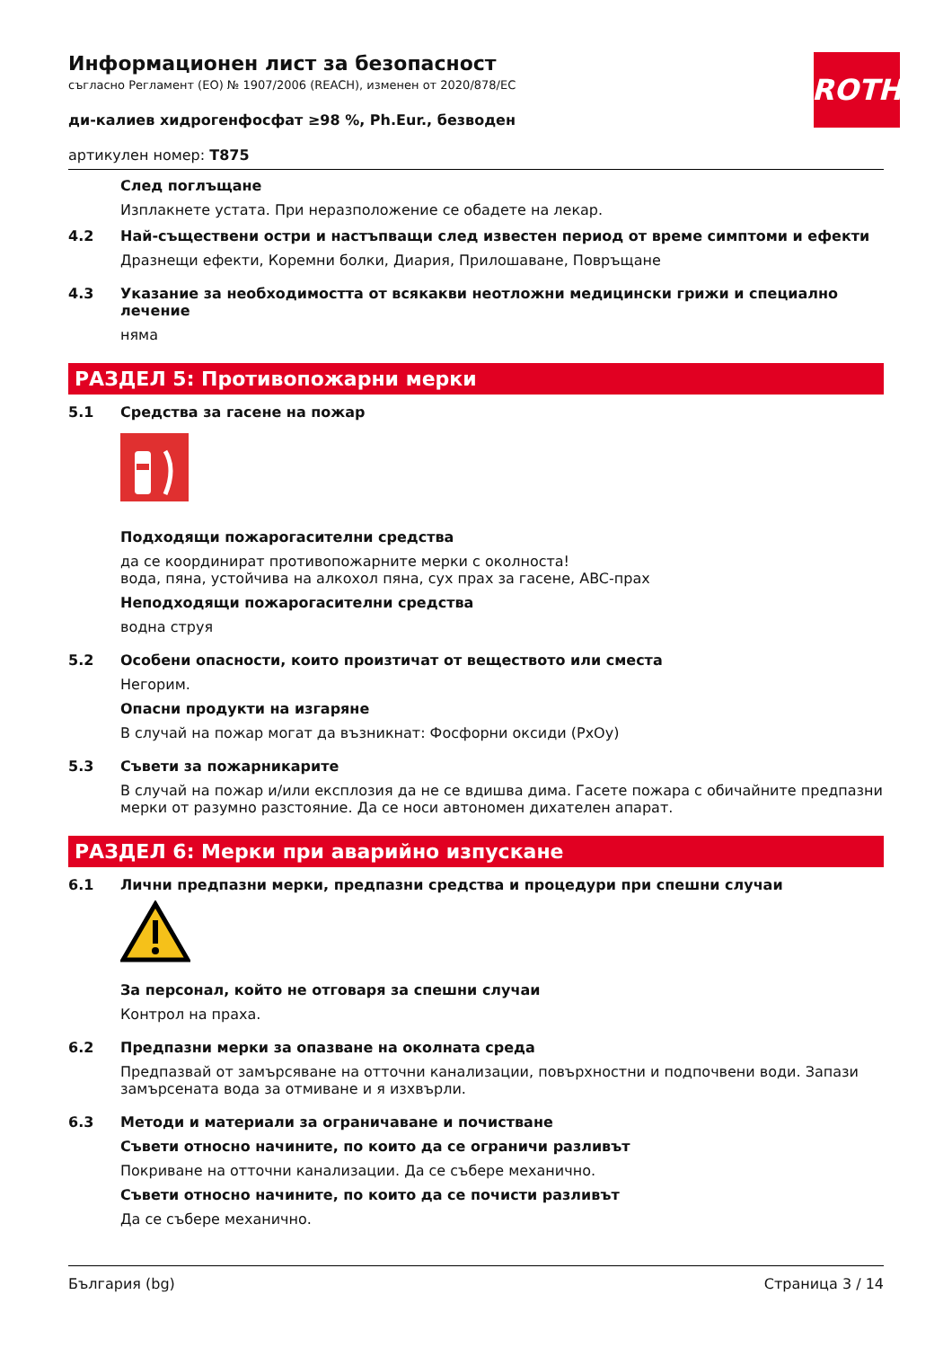ROTH
Информационен лист за безопасност
съгласно Регламент (ЕО) № 1907/2006 (REACH), изменен от 2020/878/ЕС
ди-калиев хидрогенфосфат ≥98 %, Ph.Eur., безводен
артикулен номер: T875
След поглъщане
Изплакнете устата. При неразположение се обадете на лекар.
4.2 Най-съществени остри и настъпващи след известен период от време симптоми и ефекти
Дразнещи ефекти, Коремни болки, Диария, Прилошаване, Повръщане
4.3 Указание за необходимостта от всякакви неотложни медицински грижи и специално лечение
няма
РАЗДЕЛ 5: Противопожарни мерки
5.1 Средства за гасене на пожар
Подходящи пожарогасителни средства
да се координират противопожарните мерки с околноста!
вода, пяна, устойчива на алкохол пяна, сух прах за гасене, ABC-прах
Неподходящи пожарогасителни средства
водна струя
5.2 Особени опасности, които произтичат от веществото или сместа
Негорим.
Опасни продукти на изгаряне
В случай на пожар могат да възникнат: Фосфорни оксиди (PxOy)
5.3 Съвети за пожарникарите
В случай на пожар и/или експлозия да не се вдишва дима. Гасете пожара с обичайните предпазни мерки от разумно разстояние. Да се носи автономен дихателен апарат.
РАЗДЕЛ 6: Мерки при аварийно изпускане
6.1 Лични предпазни мерки, предпазни средства и процедури при спешни случаи
За персонал, който не отговаря за спешни случаи
Контрол на праха.
6.2 Предпазни мерки за опазване на околната среда
Предпазвай от замърсяване на отточни канализации, повърхностни и подпочвени води. Запази замърсената вода за отмиване и я изхвърли.
6.3 Методи и материали за ограничаване и почистване
Съвети относно начините, по които да се ограничи разливът
Покриване на отточни канализации. Да се събере механично.
Съвети относно начините, по които да се почисти разливът
Да се събере механично.
България (bg) Страница 3 / 14